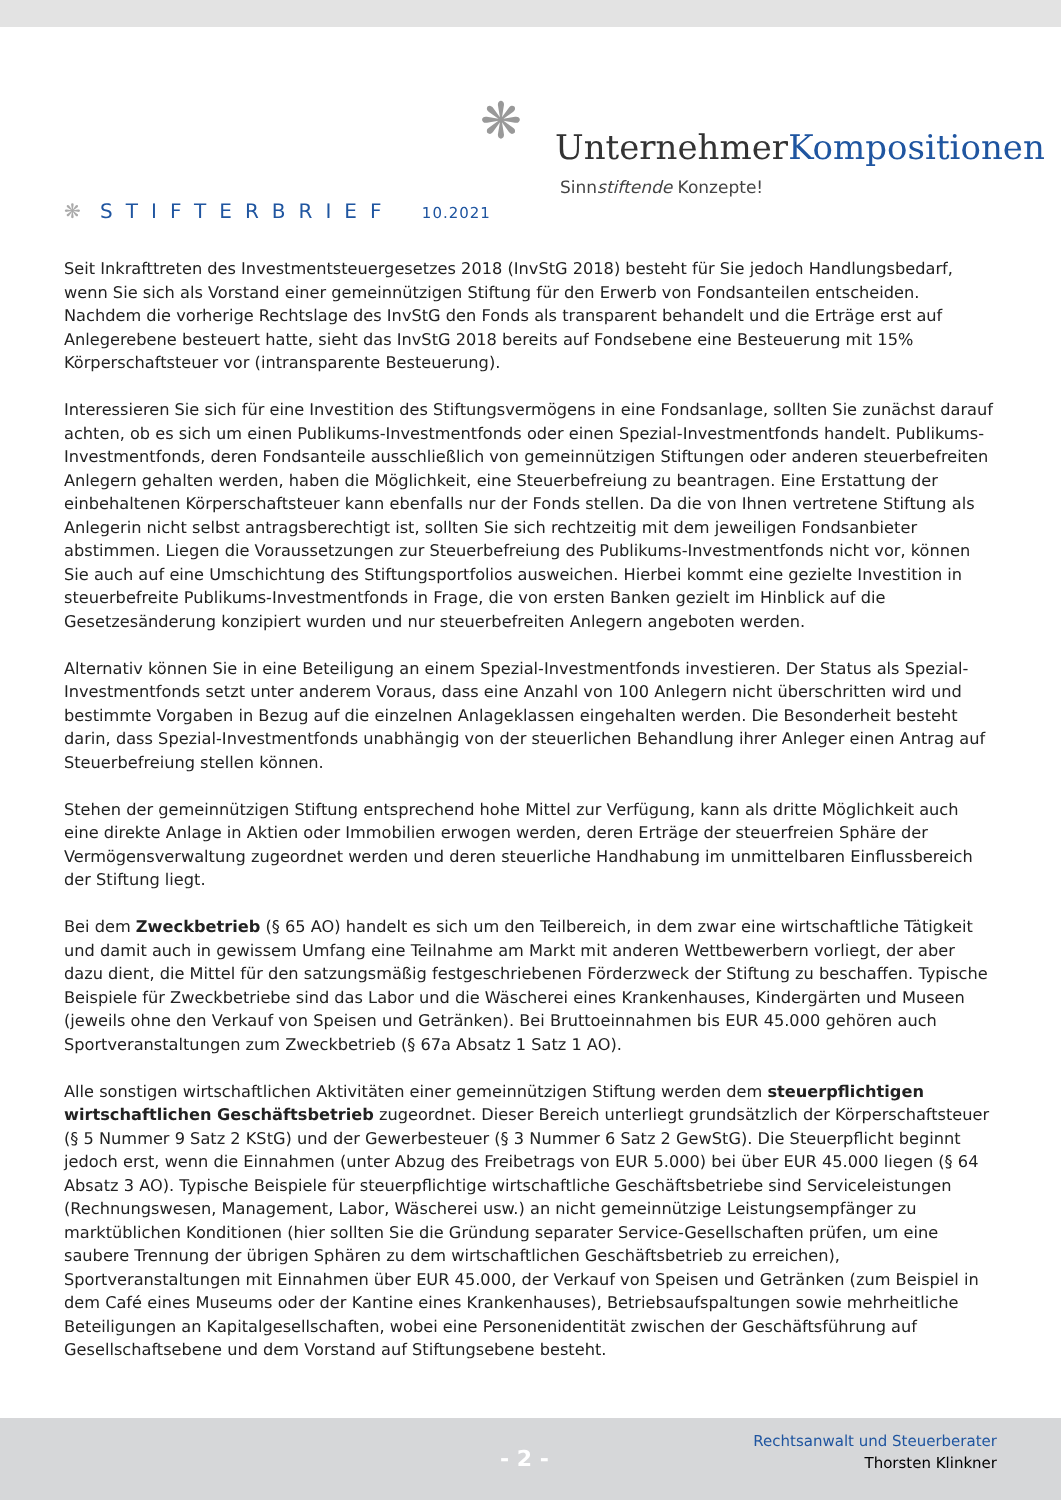❋ UnternehmerKompositionen
Sinnstiftende Konzepte!
❋ STIFTERBRIEF 10.2021
Seit Inkrafttreten des Investmentsteuergesetzes 2018 (InvStG 2018) besteht für Sie jedoch Handlungsbedarf, wenn Sie sich als Vorstand einer gemeinnützigen Stiftung für den Erwerb von Fondsanteilen entscheiden. Nachdem die vorherige Rechtslage des InvStG den Fonds als transparent behandelt und die Erträge erst auf Anlegerebene besteuert hatte, sieht das InvStG 2018 bereits auf Fondsebene eine Besteuerung mit 15% Körperschaftsteuer vor (intransparente Besteuerung).
Interessieren Sie sich für eine Investition des Stiftungsvermögens in eine Fondsanlage, sollten Sie zunächst darauf achten, ob es sich um einen Publikums-Investmentfonds oder einen Spezial-Investmentfonds handelt. Publikums-Investmentfonds, deren Fondsanteile ausschließlich von gemeinnützigen Stiftungen oder anderen steuerbefreiten Anlegern gehalten werden, haben die Möglichkeit, eine Steuerbefreiung zu beantragen. Eine Erstattung der einbehaltenen Körperschaftsteuer kann ebenfalls nur der Fonds stellen. Da die von Ihnen vertretene Stiftung als Anlegerin nicht selbst antragsberechtigt ist, sollten Sie sich rechtzeitig mit dem jeweiligen Fondsanbieter abstimmen. Liegen die Voraussetzungen zur Steuerbefreiung des Publikums-Investmentfonds nicht vor, können Sie auch auf eine Umschichtung des Stiftungsportfolios ausweichen. Hierbei kommt eine gezielte Investition in steuerbefreite Publikums-Investmentfonds in Frage, die von ersten Banken gezielt im Hinblick auf die Gesetzesänderung konzipiert wurden und nur steuerbefreiten Anlegern angeboten werden.
Alternativ können Sie in eine Beteiligung an einem Spezial-Investmentfonds investieren. Der Status als Spezial-Investmentfonds setzt unter anderem Voraus, dass eine Anzahl von 100 Anlegern nicht überschritten wird und bestimmte Vorgaben in Bezug auf die einzelnen Anlageklassen eingehalten werden. Die Besonderheit besteht darin, dass Spezial-Investmentfonds unabhängig von der steuerlichen Behandlung ihrer Anleger einen Antrag auf Steuerbefreiung stellen können.
Stehen der gemeinnützigen Stiftung entsprechend hohe Mittel zur Verfügung, kann als dritte Möglichkeit auch eine direkte Anlage in Aktien oder Immobilien erwogen werden, deren Erträge der steuerfreien Sphäre der Vermögensverwaltung zugeordnet werden und deren steuerliche Handhabung im unmittelbaren Einflussbereich der Stiftung liegt.
Bei dem Zweckbetrieb (§ 65 AO) handelt es sich um den Teilbereich, in dem zwar eine wirtschaftliche Tätigkeit und damit auch in gewissem Umfang eine Teilnahme am Markt mit anderen Wettbewerbern vorliegt, der aber dazu dient, die Mittel für den satzungsmäßig festgeschriebenen Förderzweck der Stiftung zu beschaffen. Typische Beispiele für Zweckbetriebe sind das Labor und die Wäscherei eines Krankenhauses, Kindergärten und Museen (jeweils ohne den Verkauf von Speisen und Getränken). Bei Bruttoeinnahmen bis EUR 45.000 gehören auch Sportveranstaltungen zum Zweckbetrieb (§ 67a Absatz 1 Satz 1 AO).
Alle sonstigen wirtschaftlichen Aktivitäten einer gemeinnützigen Stiftung werden dem steuerpflichtigen wirtschaftlichen Geschäftsbetrieb zugeordnet. Dieser Bereich unterliegt grundsätzlich der Körperschaftsteuer (§ 5 Nummer 9 Satz 2 KStG) und der Gewerbesteuer (§ 3 Nummer 6 Satz 2 GewStG). Die Steuerpflicht beginnt jedoch erst, wenn die Einnahmen (unter Abzug des Freibetrags von EUR 5.000) bei über EUR 45.000 liegen (§ 64 Absatz 3 AO). Typische Beispiele für steuerpflichtige wirtschaftliche Geschäftsbetriebe sind Serviceleistungen (Rechnungswesen, Management, Labor, Wäscherei usw.) an nicht gemeinnützige Leistungsempfänger zu marktüblichen Konditionen (hier sollten Sie die Gründung separater Service-Gesellschaften prüfen, um eine saubere Trennung der übrigen Sphären zu dem wirtschaftlichen Geschäftsbetrieb zu erreichen), Sportveranstaltungen mit Einnahmen über EUR 45.000, der Verkauf von Speisen und Getränken (zum Beispiel in dem Café eines Museums oder der Kantine eines Krankenhauses), Betriebsaufspaltungen sowie mehrheitliche Beteiligungen an Kapitalgesellschaften, wobei eine Personenidentität zwischen der Geschäftsführung auf Gesellschaftsebene und dem Vorstand auf Stiftungsebene besteht.
- 2 -
Rechtsanwalt und Steuerberater
Thorsten Klinkner